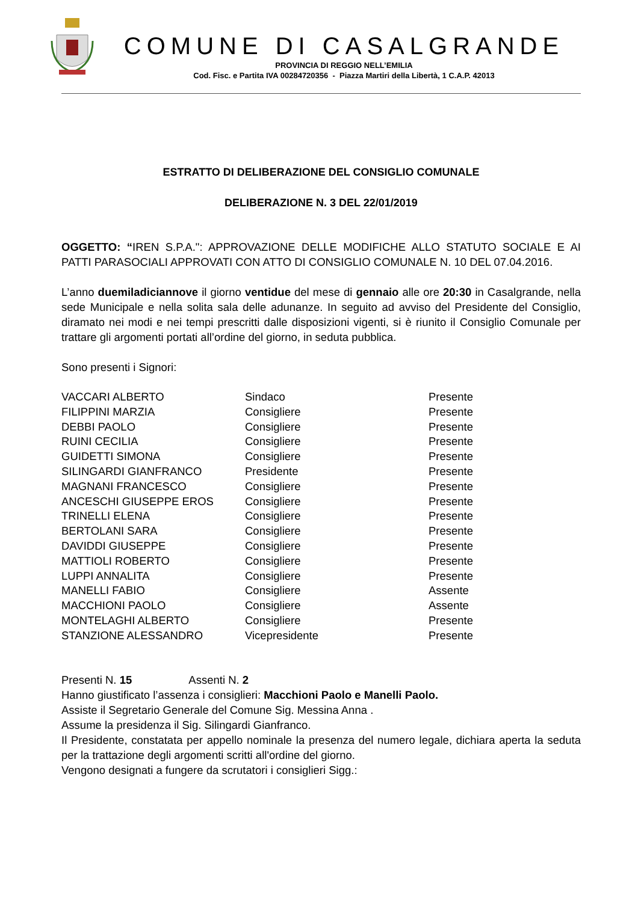COMUNE DI CASALGRANDE
PROVINCIA DI REGGIO NELL’EMILIA
Cod. Fisc. e Partita IVA 00284720356 - Piazza Martiri della Libertà, 1 C.A.P. 42013
ESTRATTO DI DELIBERAZIONE DEL CONSIGLIO COMUNALE
DELIBERAZIONE N. 3 DEL 22/01/2019
OGGETTO: “IREN S.P.A.": APPROVAZIONE DELLE MODIFICHE ALLO STATUTO SOCIALE E AI PATTI PARASOCIALI APPROVATI CON ATTO DI CONSIGLIO COMUNALE N. 10 DEL 07.04.2016.
L’anno duemiladiciannove il giorno ventidue del mese di gennaio alle ore 20:30 in Casalgrande, nella sede Municipale e nella solita sala delle adunanze. In seguito ad avviso del Presidente del Consiglio, diramato nei modi e nei tempi prescritti dalle disposizioni vigenti, si è riunito il Consiglio Comunale per trattare gli argomenti portati all’ordine del giorno, in seduta pubblica.
Sono presenti i Signori:
| VACCARI ALBERTO | Sindaco | Presente |
| FILIPPINI MARZIA | Consigliere | Presente |
| DEBBI PAOLO | Consigliere | Presente |
| RUINI CECILIA | Consigliere | Presente |
| GUIDETTI SIMONA | Consigliere | Presente |
| SILINGARDI GIANFRANCO | Presidente | Presente |
| MAGNANI FRANCESCO | Consigliere | Presente |
| ANCESCHI GIUSEPPE EROS | Consigliere | Presente |
| TRINELLI ELENA | Consigliere | Presente |
| BERTOLANI SARA | Consigliere | Presente |
| DAVIDDI GIUSEPPE | Consigliere | Presente |
| MATTIOLI ROBERTO | Consigliere | Presente |
| LUPPI ANNALITA | Consigliere | Presente |
| MANELLI FABIO | Consigliere | Assente |
| MACCHIONI PAOLO | Consigliere | Assente |
| MONTELAGHI ALBERTO | Consigliere | Presente |
| STANZIONE ALESSANDRO | Vicepresidente | Presente |
Presenti N. 15 Assenti N. 2
Hanno giustificato l’assenza i consiglieri: Macchioni Paolo e Manelli Paolo.
Assiste il Segretario Generale del Comune Sig. Messina Anna .
Assume la presidenza il Sig. Silingardi Gianfranco.
Il Presidente, constatata per appello nominale la presenza del numero legale, dichiara aperta la seduta per la trattazione degli argomenti scritti all'ordine del giorno.
Vengono designati a fungere da scrutatori i consiglieri Sigg.: